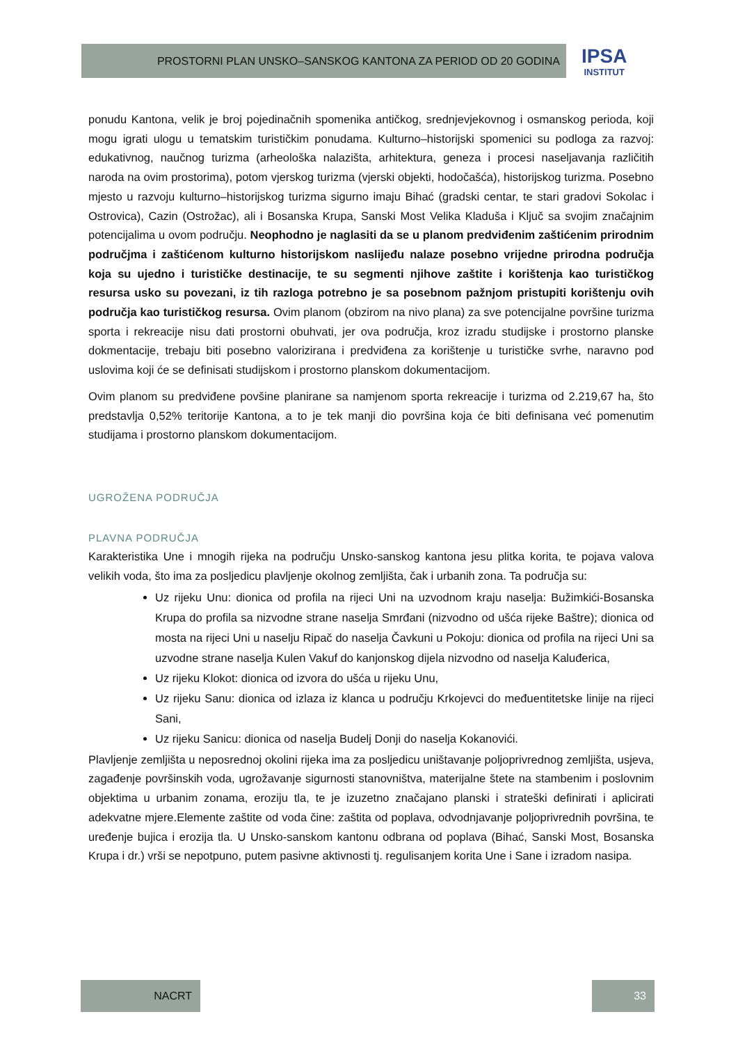PROSTORNI PLAN UNSKO–SANSKOG KANTONA ZA PERIOD OD 20 GODINA
IPSA
INSTITUT
ponudu Kantona, velik je broj pojedinačnih spomenika antičkog, srednjevjekovnog i osmanskog perioda, koji mogu igrati ulogu u tematskim turističkim ponudama. Kulturno–historijski spomenici su podloga za razvoj: edukativnog, naučnog turizma (arheološka nalazišta, arhitektura, geneza i procesi naseljavanja različitih naroda na ovim prostorima), potom vjerskog turizma (vjerski objekti, hodočašća), historijskog turizma. Posebno mjesto u razvoju kulturno–historijskog turizma sigurno imaju Bihać (gradski centar, te stari gradovi Sokolac i Ostrovica), Cazin (Ostrožac), ali i Bosanska Krupa, Sanski Most Velika Kladuša i Ključ sa svojim značajnim potencijalima u ovom području. Neophodno je naglasiti da se u planom predviđenim zaštićenim prirodnim područjma i zaštićenom kulturno historijskom naslijeđu nalaze posebno vrijedne prirodna područja koja su ujedno i turističke destinacije, te su segmenti njihove zaštite i korištenja kao turističkog resursa usko su povezani, iz tih razloga potrebno je sa posebnom pažnjom pristupiti korištenju ovih područja kao turističkog resursa. Ovim planom (obzirom na nivo plana) za sve potencijalne površine turizma sporta i rekreacije nisu dati prostorni obuhvati, jer ova područja, kroz izradu studijske i prostorno planske dokmentacije, trebaju biti posebno valorizirana i predviđena za korištenje u turističke svrhe, naravno pod uslovima koji će se definisati studijskom i prostorno planskom dokumentacijom.
Ovim planom su predviđene povšine planirane sa namjenom sporta rekreacije i turizma od 2.219,67 ha, što predstavlja 0,52% teritorije Kantona, a to je tek manji dio površina koja će biti definisana već pomenutim studijama i prostorno planskom dokumentacijom.
UGROŽENA PODRUČJA
PLAVNA PODRUČJA
Karakteristika Une i mnogih rijeka na području Unsko-sanskog kantona jesu plitka korita, te pojava valova velikih voda, što ima za posljedicu plavljenje okolnog zemljišta, čak i urbanih zona. Ta područja su:
Uz rijeku Unu: dionica od profila na rijeci Uni na uzvodnom kraju naselja: Bužimkići-Bosanska Krupa do profila sa nizvodne strane naselja Smrđani (nizvodno od ušća rijeke Baštre); dionica od mosta na rijeci Uni u naselju Ripač do naselja Čavkuni u Pokoju: dionica od profila na rijeci Uni sa uzvodne strane naselja Kulen Vakuf do kanjonskog dijela nizvodno od naselja Kaluđerica,
Uz rijeku Klokot: dionica od izvora do ušća u rijeku Unu,
Uz rijeku Sanu: dionica od izlaza iz klanca u području Krkojevci do međuentitetske linije na rijeci Sani,
Uz rijeku Sanicu: dionica od naselja Budelj Donji do naselja Kokanovići.
Plavljenje zemljišta u neposrednoj okolini rijeka ima za posljedicu uništavanje poljoprivrednog zemljišta, usjeva, zagađenje površinskih voda, ugrožavanje sigurnosti stanovništva, materijalne štete na stambenim i poslovnim objektima u urbanim zonama, eroziju tla, te je izuzetno značajano planski i strateški definirati i aplicirati adekvatne mjere.Elemente zaštite od voda čine: zaštita od poplava, odvodnjavanje poljoprivrednih površina, te uređenje bujica i erozija tla. U Unsko-sanskom kantonu odbrana od poplava (Bihać, Sanski Most, Bosanska Krupa i dr.) vrši se nepotpuno, putem pasivne aktivnosti tj. regulisanjem korita Une i Sane i izradom nasipa.
NACRT 33